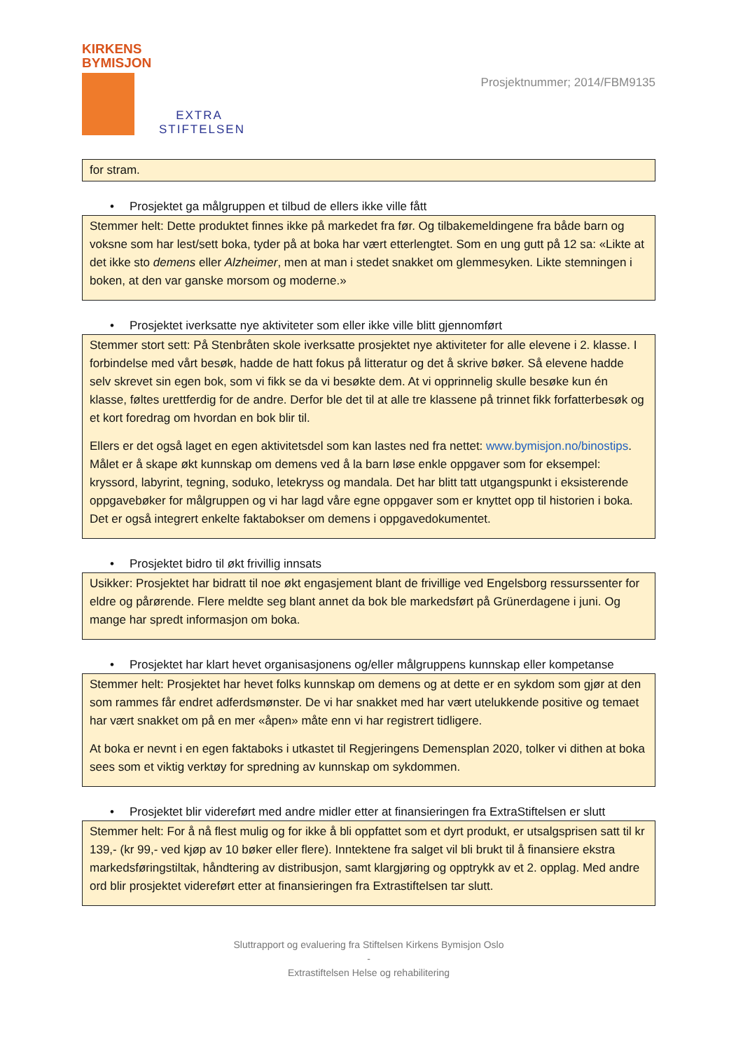KIRKENS
BYMISJON
EXTRA
STIFTELSEN
Prosjektnummer; 2014/FBM9135
for stram.
• Prosjektet ga målgruppen et tilbud de ellers ikke ville fått
Stemmer helt: Dette produktet finnes ikke på markedet fra før. Og tilbakemeldingene fra både barn og voksne som har lest/sett boka, tyder på at boka har vært etterlengtet. Som en ung gutt på 12 sa: «Likte at det ikke sto demens eller Alzheimer, men at man i stedet snakket om glemmesyken. Likte stemningen i boken, at den var ganske morsom og moderne.»
• Prosjektet iverksatte nye aktiviteter som eller ikke ville blitt gjennomført
Stemmer stort sett: På Stenbråten skole iverksatte prosjektet nye aktiviteter for alle elevene i 2. klasse. I forbindelse med vårt besøk, hadde de hatt fokus på litteratur og det å skrive bøker. Så elevene hadde selv skrevet sin egen bok, som vi fikk se da vi besøkte dem. At vi opprinnelig skulle besøke kun én klasse, føltes urettferdig for de andre. Derfor ble det til at alle tre klassene på trinnet fikk forfatterbesøk og et kort foredrag om hvordan en bok blir til.
Ellers er det også laget en egen aktivitetsdel som kan lastes ned fra nettet: www.bymisjon.no/binostips. Målet er å skape økt kunnskap om demens ved å la barn løse enkle oppgaver som for eksempel: kryssord, labyrint, tegning, soduko, letekryss og mandala. Det har blitt tatt utgangspunkt i eksisterende oppgavebøker for målgruppen og vi har lagd våre egne oppgaver som er knyttet opp til historien i boka. Det er også integrert enkelte faktabokser om demens i oppgavedokumentet.
• Prosjektet bidro til økt frivillig innsats
Usikker: Prosjektet har bidratt til noe økt engasjement blant de frivillige ved Engelsborg ressurssenter for eldre og pårørende. Flere meldte seg blant annet da bok ble markedsført på Grünerdagene i juni. Og mange har spredt informasjon om boka.
• Prosjektet har klart hevet organisasjonens og/eller målgruppens kunnskap eller kompetanse
Stemmer helt: Prosjektet har hevet folks kunnskap om demens og at dette er en sykdom som gjør at den som rammes får endret adferdsmønster. De vi har snakket med har vært utelukkende positive og temaet har vært snakket om på en mer «åpen» måte enn vi har registrert tidligere.
At boka er nevnt i en egen faktaboks i utkastet til Regjeringens Demensplan 2020, tolker vi dithen at boka sees som et viktig verktøy for spredning av kunnskap om sykdommen.
• Prosjektet blir videreført med andre midler etter at finansieringen fra ExtraStiftelsen er slutt
Stemmer helt: For å nå flest mulig og for ikke å bli oppfattet som et dyrt produkt, er utsalgsprisen satt til kr 139,- (kr 99,- ved kjøp av 10 bøker eller flere). Inntektene fra salget vil bli brukt til å finansiere ekstra markedsføringstiltak, håndtering av distribusjon, samt klargjøring og opptrykk av et 2. opplag. Med andre ord blir prosjektet videreført etter at finansieringen fra Extrastiftelsen tar slutt.
Sluttrapport og evaluering fra Stiftelsen Kirkens Bymisjon Oslo
-
Extrastiftelsen Helse og rehabilitering